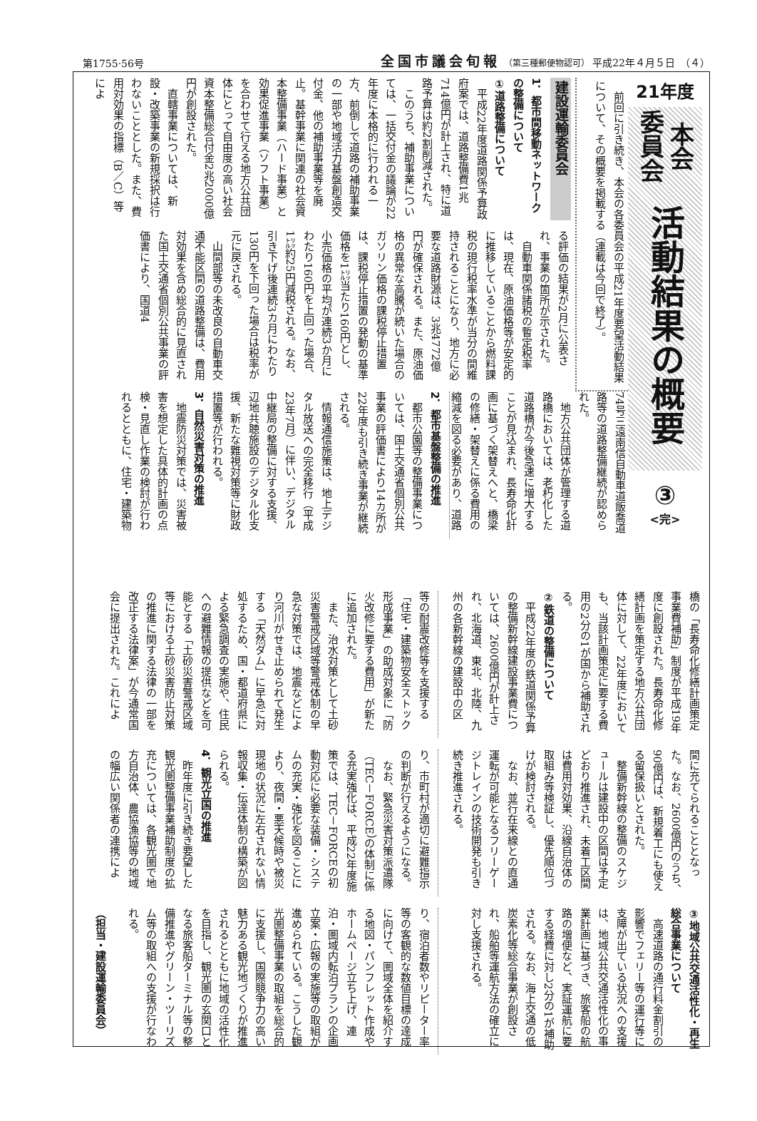第1755·56号 全国市議会旬報 （第三種郵便物認可） 平成22年４月５日　（４）
21年度
本会 委員会
活動結果の概要
③
<完>
前回に引き続き、本会の各委員会の平成21年度要望活動結果について、その概要を掲載する（連載は今回で終了）。
建設運輸委員会
1．都市間移動ネットワークの整備について
①道路整備について
平成22年度道路関係予算政府案では、道路整備費1兆714億円が計上され、特に道路予算は約2割削減された。
このうち、補助事業については、一括交付金の議論が22年度に本格的に行われる一方、前倒しで道路の補助事業の一部や地域活力基盤創造交付金、他の補助事業等を廃止。基幹事業に関連の社会資本整備事業（ハード事業）と効果促進事業（ソフト事業）を合わせて行える地方公共団体にとって自由度の高い社会資本整備総合付金2兆2000億円が創設された。
直轄事業については、新設・改築事業の新規採択は行わないこととした。また、費用対効果の指標（B／C）等によ
る評価の結果が2月に公表され、事業の箇所が示された。
自動車関係諸税の暫定税率は、現在、原油価格等が安定的に推移していることから燃料課税の現行税率水準が当分の間維持されることになり、地方に必要な道路財源は、3兆4772億円が確保される。また、原油価格の異常な高騰が続いた場合のガソリン価格の課税停止措置は、課税停止措置の発動の基準価格を1㍑当たり160円とし、小売価格の平均が連続3か月にわたり160円を上回った場合、1㍑約25円減税される。なお、引き下げ後連続3カ月にわたり130円を下回った場合は税率が元に戻される。
山間部等の未改良の自動車交通不能区間の道路整備は、費用対効果を含め総合的に見直された国土交通省個別公共事業の評価書により、国道4
74号三遠南信自動車道飯喬道路等の道路整備継続が認められた。
地方公共団体が管理する道路橋においては、老朽化した道路橋が今後急速に増大することが見込まれ、長寿命化計画に基づく架替えへと、橋梁の修繕・架替えに係る費用の縮減を図る必要があり、道路
2．都市基盤整備の推進
都市公園等の整備事業については、国土交通省個別公共事業の評価書により14カ所が22年度も引き続き事業が継続される。
情報通信施策は、地上デジタル放送への完全移行（平成23年7月）に伴い、デジタル中継局の整備に対する支援、辺地共聴施設のデジタル化支援、新たな難視対策等に財政措置等が行われる。
3．自然災害対策の推進
地震防災対策では、災害被害を想定した具体的計画の点検・見直し作業の検討が行われるとともに、住宅・建築物
橋の「長寿命化修繕計画策定事業費補助」制度が平成19年度に創設された。長寿命化修繕計画を策定する地方公共団体に対して、22年度においても、当該計画策定に要する費用の2分の1が国から補助される。
②鉄道の整備について
平成22年度の鉄道関係予算の整備新幹線建設事業費については、2600億円が計上され、北海道、東北、北陸、九州の各新幹線の建設中の区
等の耐震改修等を支援する「住宅・建築物安全ストック形成事業」の助成対象に「防火改修に要する費用」が新たに追加された。
また、治水対策として土砂災害警戒区域等警戒体制の早急な対策では、地震などにより河川がせき止められて発生する「天然ダム」に早急に対処するため、国・都道府県による緊急調査の実施や、住民への避難情報の提供などを可能とする「土砂災害警戒区域等における土砂災害防止対策の推進に関する法律の一部を改正する法律案」が今通常国会に提出された。これによ
間に充てられることとなった。なお、2600億円のうち、90億円は、新規着工にも使える留保扱いとされた。
整備新幹線の整備のスケジュールは建設中の区間は予定どおり推進され、未着工区間は費用対効果、沿線自治体の取組み等検証し、優先順位づけが検討される。
なお、並行在来線との直通運転が可能となるフリーゲージトレインの技術開発も引き続き推進される。
り、市町村が適切に避難指示の判断が行えるようになる。
なお、緊急災害対策派遣隊（TEC－FORCE）の体制に係る充実強化は、平成22年度施策では、TEC－FORCEの初動対応に必要な装備・システムの充実・強化を図ることにより、夜間・悪天候時や被災現地の状況に左右されない情報収集・伝達体制の構築が図られる。
4．観光立国の推進
昨年度に引き続き要望した観光圏整備事業補助制度の拡充については、各観光圏で地方自治体、農協漁協等の地域の幅広い関係者の連携によ
③地域公共交通活性化・再生総合事業について
高速道路の通行料金割引の影響でフェリー等の運行等に支障が出ている状況への支援は、地域公共交通活性化の事業計画に基づき、旅客船の航路の増便など、実証運航に要する経費に対し2分の1が補助される。なお、海上交通の低炭素化等総合事業が創設され、船舶等運航方法の確立に対し支援される。
り、宿泊者数やリピーター率等の客観的な数値目標の達成に向けて、圏域全体を紹介する地図・パンフレット作成やホームページ立ち上げ、連泊・圏域内転泊プランの企画立案・広報の実施等の取組が進められている。こうした観光圏整備事業の取組を総合的に支援し、国際競争力の高い魅力ある観光地づくりが推進されるとともに地域の活性化を目指し、観光圏の玄関口となる旅客船ターミナル等の整備推進やグリーン・ツーリズム等の取組への支援が行なわれる。
（担当・建設運輸委員会）